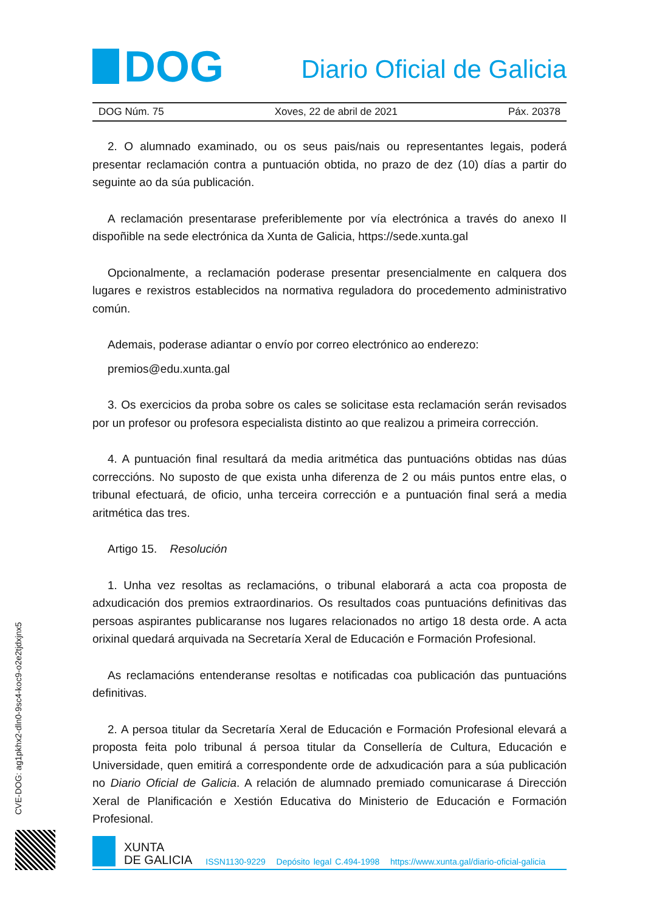DOG
Diario Oficial de Galicia
DOG Núm. 75 Xoves, 22 de abril de 2021 Páx. 20378
2. O alumnado examinado, ou os seus pais/nais ou representantes legais, poderá presentar reclamación contra a puntuación obtida, no prazo de dez (10) días a partir do seguinte ao da súa publicación.
A reclamación presentarase preferiblemente por vía electrónica a través do anexo II dispoñible na sede electrónica da Xunta de Galicia, https://sede.xunta.gal
Opcionalmente, a reclamación poderase presentar presencialmente en calquera dos lugares e rexistros establecidos na normativa reguladora do procedemento administrativo común.
Ademais, poderase adiantar o envío por correo electrónico ao enderezo:
premios@edu.xunta.gal
3. Os exercicios da proba sobre os cales se solicitase esta reclamación serán revisados por un profesor ou profesora especialista distinto ao que realizou a primeira corrección.
4. A puntuación final resultará da media aritmética das puntuacións obtidas nas dúas correccións. No suposto de que exista unha diferenza de 2 ou máis puntos entre elas, o tribunal efectuará, de oficio, unha terceira corrección e a puntuación final será a media aritmética das tres.
Artigo 15. Resolución
1. Unha vez resoltas as reclamacións, o tribunal elaborará a acta coa proposta de adxudicación dos premios extraordinarios. Os resultados coas puntuacións definitivas das persoas aspirantes publicaranse nos lugares relacionados no artigo 18 desta orde. A acta orixinal quedará arquivada na Secretaría Xeral de Educación e Formación Profesional.
As reclamacións entenderanse resoltas e notificadas coa publicación das puntuacións definitivas.
2. A persoa titular da Secretaría Xeral de Educación e Formación Profesional elevará a proposta feita polo tribunal á persoa titular da Consellería de Cultura, Educación e Universidade, quen emitirá a correspondente orde de adxudicación para a súa publicación no Diario Oficial de Galicia. A relación de alumnado premiado comunicarase á Dirección Xeral de Planificación e Xestión Educativa do Ministerio de Educación e Formación Profesional.
CVE-DOG: ag1pkhx2-dln0-9sc4-koc9-o2e2tjdxjnx5
XUNTA
DE GALICIA
ISSN1130-9229 Depósito legal C.494-1998 https://www.xunta.gal/diario-oficial-galicia